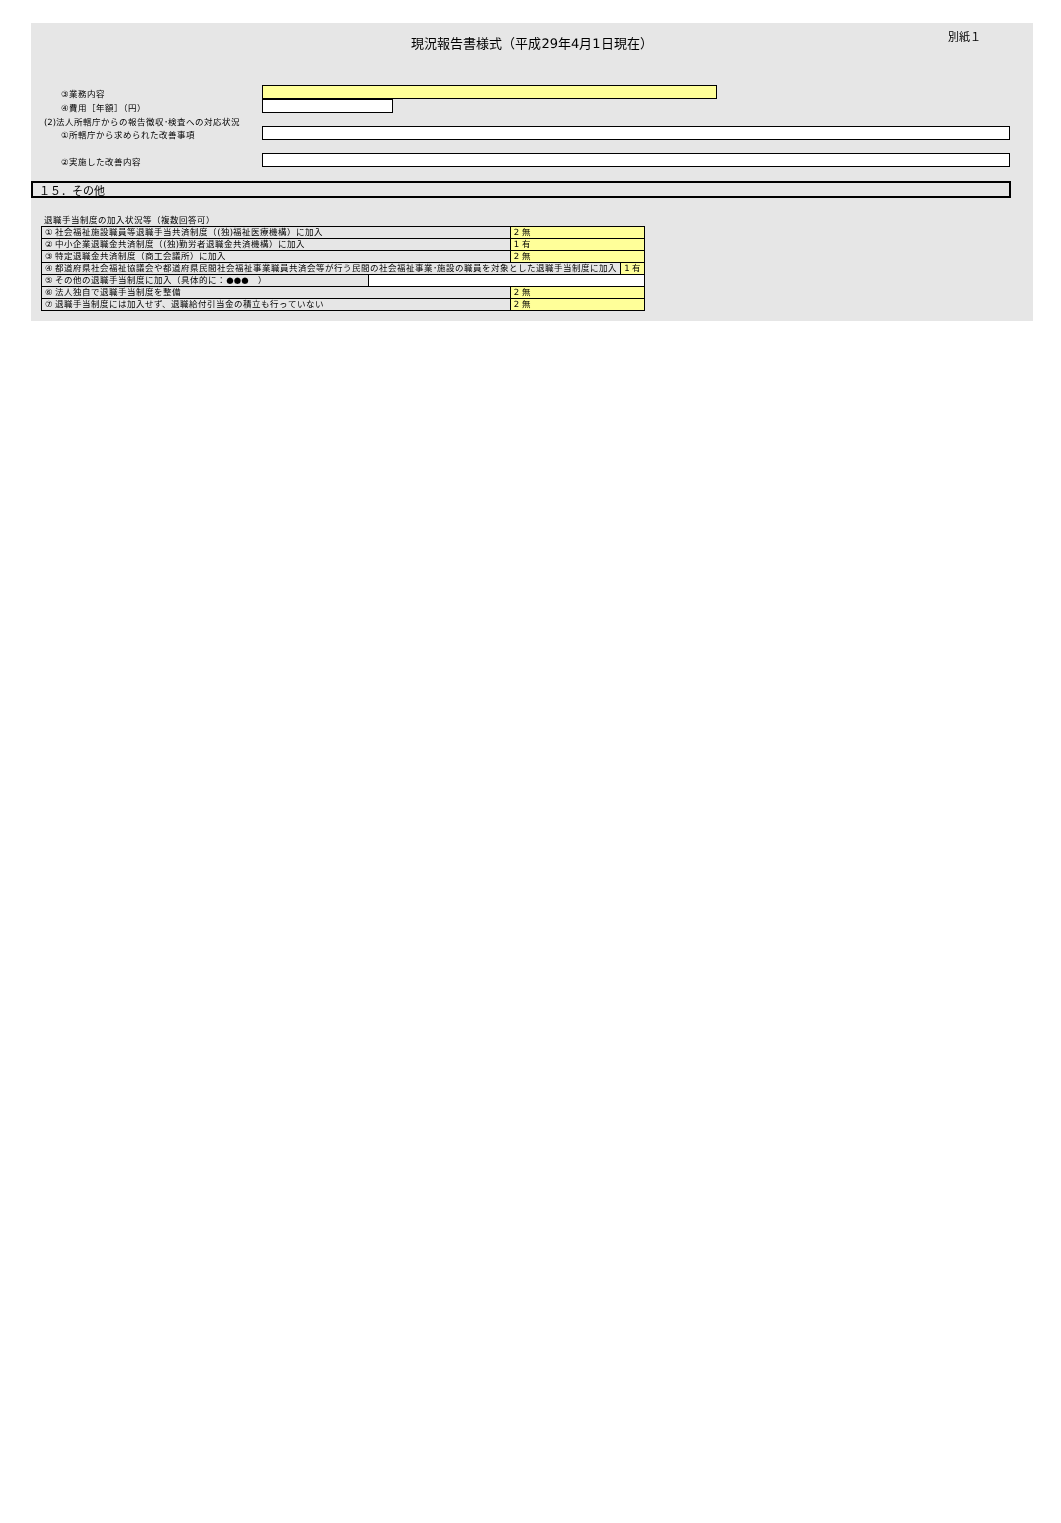現況報告書様式（平成29年4月1日現在）
別紙１
③業務内容
④費用［年額］（円）
(2)法人所轄庁からの報告徴収･検査への対応状況
①所轄庁から求められた改善事項
②実施した改善内容
１５．その他
退職手当制度の加入状況等（複数回答可）
| ① 社会福祉施設職員等退職手当共済制度（(独)福祉医療機構）に加入 | 2 無 |
| ② 中小企業退職金共済制度（(独)勤労者退職金共済機構）に加入 | 1 有 |
| ③ 特定退職金共済制度（商工会議所）に加入 | 2 無 |
| / ④ 都道府県社会福祉協議会や都道府県民間社会福祉事業職員共済会等が行う民間の社会福祉事業･施設の職員を対象とした退職手当制度に加入 / 1 有 / | |
| / ⑤ その他の退職手当制度に加入（具体的に：●●● ） / / | |
| ⑥ 法人独自で退職手当制度を整備 | 2 無 |
| ⑦ 退職手当制度には加入せず、退職給付引当金の積立も行っていない | 2 無 |